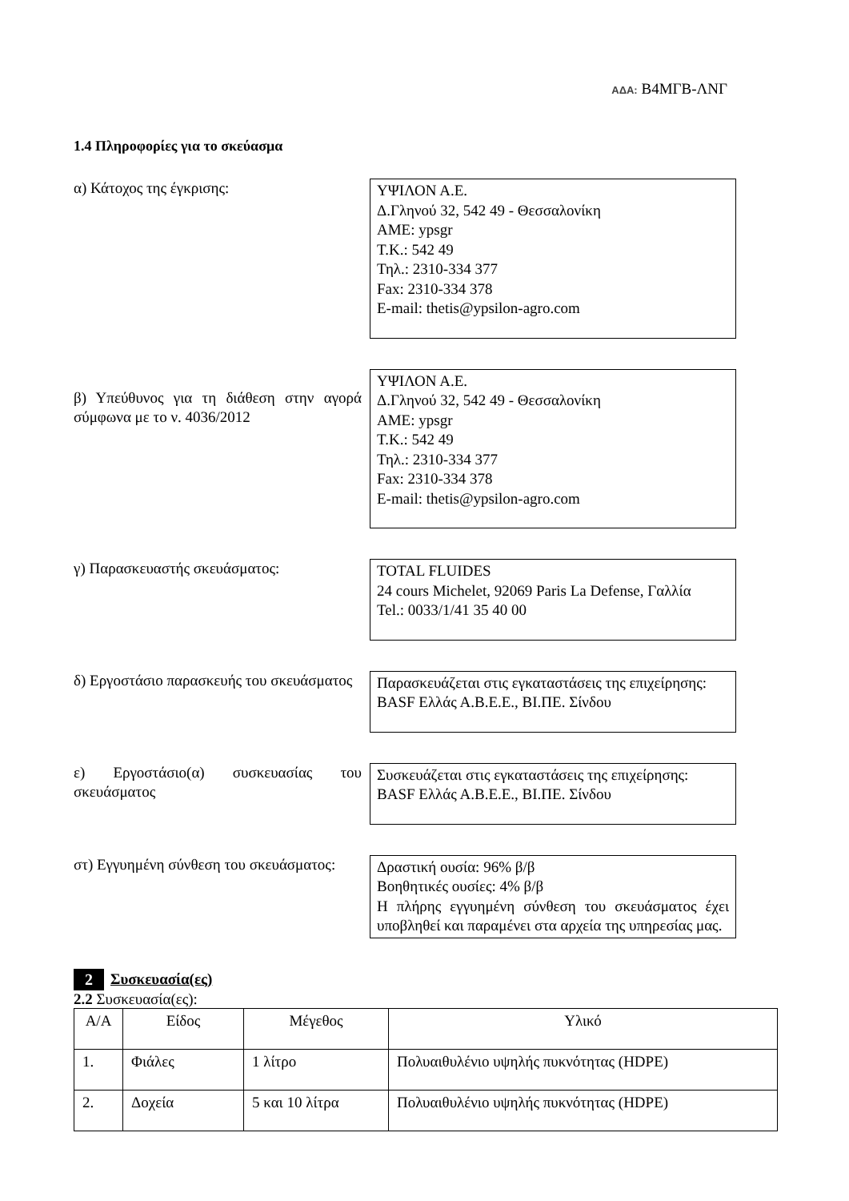ΑΔΑ: Β4ΜΓΒ-ΛΝΓ
1.4 Πληροφορίες για το σκεύασμα
α) Κάτοχος της έγκρισης:
ΥΨΙΛΟΝ Α.Ε.
Δ.Γληνού 32, 542 49 - Θεσσαλονίκη
ΑΜΕ: ypsgr
Τ.Κ.: 542 49
Τηλ.: 2310-334 377
Fax: 2310-334 378
E-mail: thetis@ypsilon-agro.com
β) Υπεύθυνος για τη διάθεση στην αγορά σύμφωνα με το ν. 4036/2012
ΥΨΙΛΟΝ Α.Ε.
Δ.Γληνού 32, 542 49 - Θεσσαλονίκη
ΑΜΕ: ypsgr
Τ.Κ.: 542 49
Τηλ.: 2310-334 377
Fax: 2310-334 378
E-mail: thetis@ypsilon-agro.com
γ) Παρασκευαστής σκευάσματος:
TOTAL FLUIDES
24 cours Michelet, 92069 Paris La Defense, Γαλλία
Tel.: 0033/1/41 35 40 00
δ) Εργοστάσιο παρασκευής του σκευάσματος
Παρασκευάζεται στις εγκαταστάσεις της επιχείρησης:
BASF Ελλάς Α.Β.Ε.Ε., ΒΙ.ΠΕ. Σίνδου
ε) Εργοστάσιο(α) συσκευασίας του σκευάσματος
Συσκευάζεται στις εγκαταστάσεις της επιχείρησης:
BASF Ελλάς Α.Β.Ε.Ε., ΒΙ.ΠΕ. Σίνδου
στ) Εγγυημένη σύνθεση του σκευάσματος:
Δραστική ουσία: 96% β/β
Βοηθητικές ουσίες: 4% β/β
Η πλήρης εγγυημένη σύνθεση του σκευάσματος έχει υποβληθεί και παραμένει στα αρχεία της υπηρεσίας μας.
2 Συσκευασία(ες)
2.2 Συσκευασία(ες):
| Α/Α | Είδος | Μέγεθος | Υλικό |
| --- | --- | --- | --- |
| 1. | Φιάλες | 1 λίτρο | Πολυαιθυλένιο υψηλής πυκνότητας (HDPE) |
| 2. | Δοχεία | 5 και 10 λίτρα | Πολυαιθυλένιο υψηλής πυκνότητας (HDPE) |